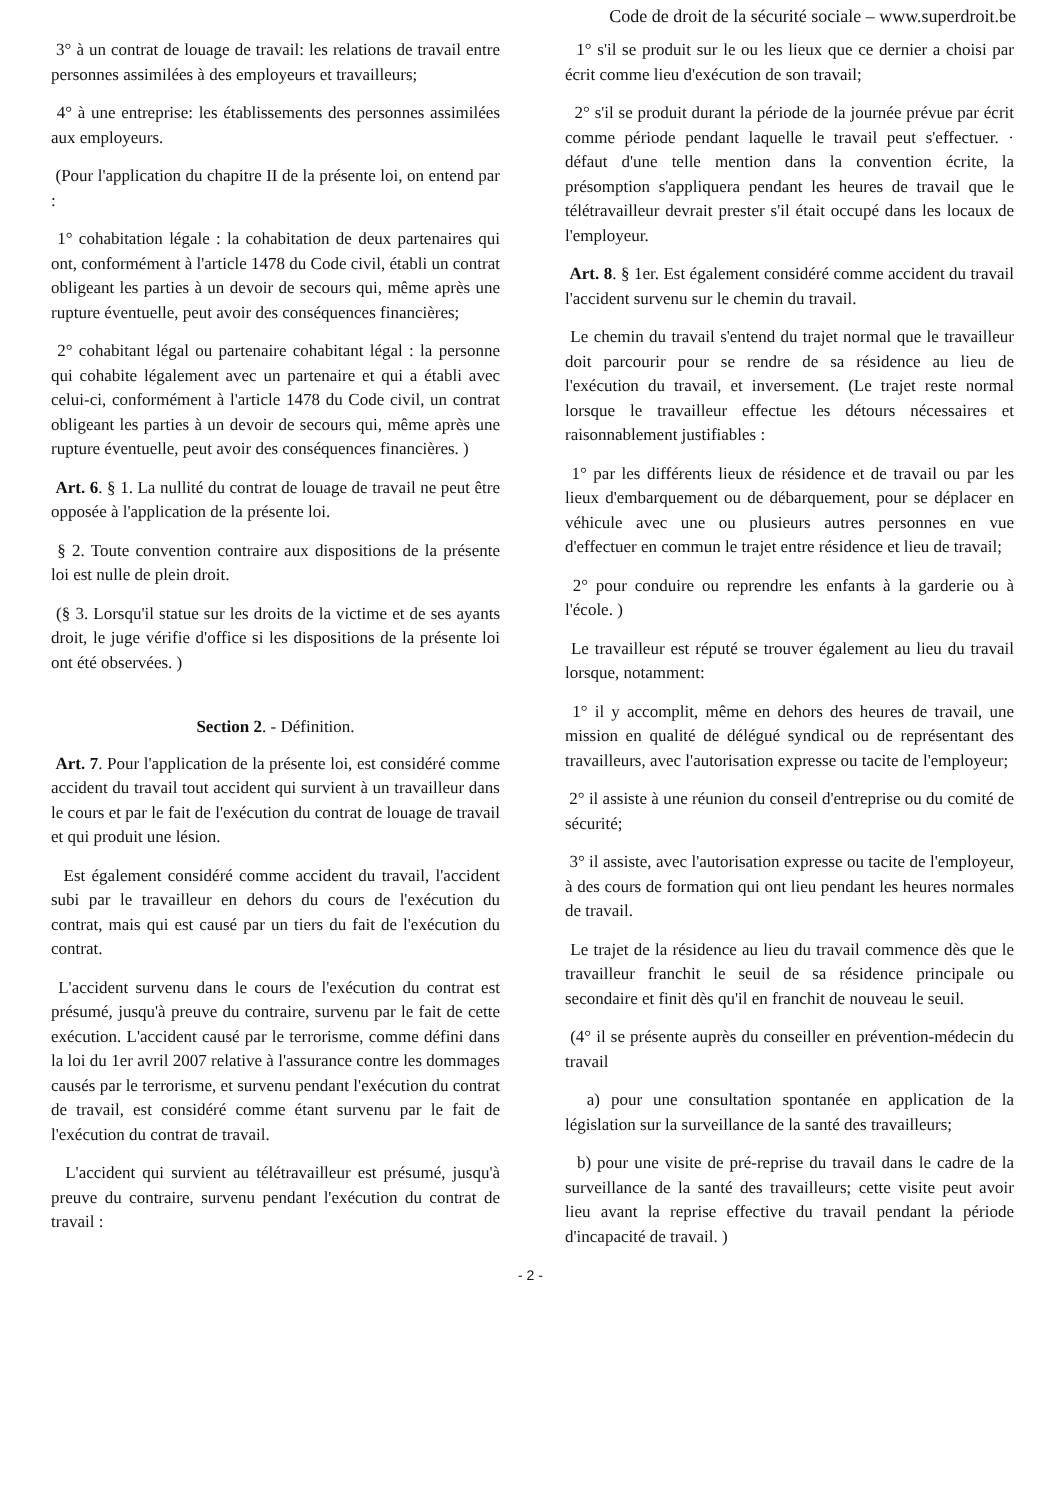Code de droit de la sécurité sociale – www.superdroit.be
3° à un contrat de louage de travail: les relations de travail entre personnes assimilées à des employeurs et travailleurs;
4° à une entreprise: les établissements des personnes assimilées aux employeurs.
(Pour l'application du chapitre II de la présente loi, on entend par :
1° cohabitation légale : la cohabitation de deux partenaires qui ont, conformément à l'article 1478 du Code civil, établi un contrat obligeant les parties à un devoir de secours qui, même après une rupture éventuelle, peut avoir des conséquences financières;
2° cohabitant légal ou partenaire cohabitant légal : la personne qui cohabite légalement avec un partenaire et qui a établi avec celui-ci, conformément à l'article 1478 du Code civil, un contrat obligeant les parties à un devoir de secours qui, même après une rupture éventuelle, peut avoir des conséquences financières. )
Art. 6. § 1. La nullité du contrat de louage de travail ne peut être opposée à l'application de la présente loi.
§ 2. Toute convention contraire aux dispositions de la présente loi est nulle de plein droit.
(§ 3. Lorsqu'il statue sur les droits de la victime et de ses ayants droit, le juge vérifie d'office si les dispositions de la présente loi ont été observées. )
Section 2. - Définition.
Art. 7. Pour l'application de la présente loi, est considéré comme accident du travail tout accident qui survient à un travailleur dans le cours et par le fait de l'exécution du contrat de louage de travail et qui produit une lésion.
Est également considéré comme accident du travail, l'accident subi par le travailleur en dehors du cours de l'exécution du contrat, mais qui est causé par un tiers du fait de l'exécution du contrat.
L'accident survenu dans le cours de l'exécution du contrat est présumé, jusqu'à preuve du contraire, survenu par le fait de cette exécution. L'accident causé par le terrorisme, comme défini dans la loi du 1er avril 2007 relative à l'assurance contre les dommages causés par le terrorisme, et survenu pendant l'exécution du contrat de travail, est considéré comme étant survenu par le fait de l'exécution du contrat de travail.
L'accident qui survient au télétravailleur est présumé, jusqu'à preuve du contraire, survenu pendant l'exécution du contrat de travail :
1° s'il se produit sur le ou les lieux que ce dernier a choisi par écrit comme lieu d'exécution de son travail;
2° s'il se produit durant la période de la journée prévue par écrit comme période pendant laquelle le travail peut s'effectuer. · défaut d'une telle mention dans la convention écrite, la présomption s'appliquera pendant les heures de travail que le télétravailleur devrait prester s'il était occupé dans les locaux de l'employeur.
Art. 8. § 1er. Est également considéré comme accident du travail l'accident survenu sur le chemin du travail.
Le chemin du travail s'entend du trajet normal que le travailleur doit parcourir pour se rendre de sa résidence au lieu de l'exécution du travail, et inversement. (Le trajet reste normal lorsque le travailleur effectue les détours nécessaires et raisonnablement justifiables :
1° par les différents lieux de résidence et de travail ou par les lieux d'embarquement ou de débarquement, pour se déplacer en véhicule avec une ou plusieurs autres personnes en vue d'effectuer en commun le trajet entre résidence et lieu de travail;
2° pour conduire ou reprendre les enfants à la garderie ou à l'école. )
Le travailleur est réputé se trouver également au lieu du travail lorsque, notamment:
1° il y accomplit, même en dehors des heures de travail, une mission en qualité de délégué syndical ou de représentant des travailleurs, avec l'autorisation expresse ou tacite de l'employeur;
2° il assiste à une réunion du conseil d'entreprise ou du comité de sécurité;
3° il assiste, avec l'autorisation expresse ou tacite de l'employeur, à des cours de formation qui ont lieu pendant les heures normales de travail.
Le trajet de la résidence au lieu du travail commence dès que le travailleur franchit le seuil de sa résidence principale ou secondaire et finit dès qu'il en franchit de nouveau le seuil.
(4° il se présente auprès du conseiller en prévention-médecin du travail
a) pour une consultation spontanée en application de la législation sur la surveillance de la santé des travailleurs;
b) pour une visite de pré-reprise du travail dans le cadre de la surveillance de la santé des travailleurs; cette visite peut avoir lieu avant la reprise effective du travail pendant la période d'incapacité de travail. )
- 2 -